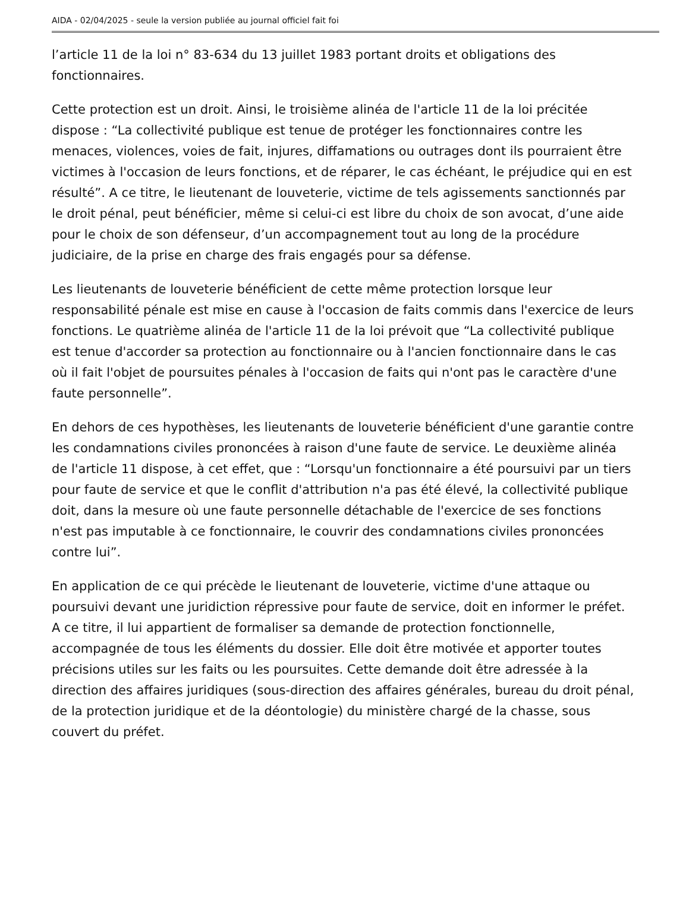AIDA - 02/04/2025 - seule la version publiée au journal officiel fait foi
l’article 11 de la loi n° 83-634 du 13 juillet 1983 portant droits et obligations des fonctionnaires.
Cette protection est un droit. Ainsi, le troisième alinéa de l'article 11 de la loi précitée dispose : “La collectivité publique est tenue de protéger les fonctionnaires contre les menaces, violences, voies de fait, injures, diffamations ou outrages dont ils pourraient être victimes à l'occasion de leurs fonctions, et de réparer, le cas échéant, le préjudice qui en est résulté”. A ce titre, le lieutenant de louveterie, victime de tels agissements sanctionnés par le droit pénal, peut bénéficier, même si celui-ci est libre du choix de son avocat, d’une aide pour le choix de son défenseur, d’un accompagnement tout au long de la procédure judiciaire, de la prise en charge des frais engagés pour sa défense.
Les lieutenants de louveterie bénéficient de cette même protection lorsque leur responsabilité pénale est mise en cause à l'occasion de faits commis dans l'exercice de leurs fonctions. Le quatrième alinéa de l'article 11 de la loi prévoit que “La collectivité publique est tenue d'accorder sa protection au fonctionnaire ou à l'ancien fonctionnaire dans le cas où il fait l'objet de poursuites pénales à l'occasion de faits qui n'ont pas le caractère d'une faute personnelle”.
En dehors de ces hypothèses, les lieutenants de louveterie bénéficient d'une garantie contre les condamnations civiles prononcées à raison d'une faute de service. Le deuxième alinéa de l'article 11 dispose, à cet effet, que : “Lorsqu'un fonctionnaire a été poursuivi par un tiers pour faute de service et que le conflit d'attribution n'a pas été élevé, la collectivité publique doit, dans la mesure où une faute personnelle détachable de l'exercice de ses fonctions n'est pas imputable à ce fonctionnaire, le couvrir des condamnations civiles prononcées contre lui”.
En application de ce qui précède le lieutenant de louveterie, victime d'une attaque ou poursuivi devant une juridiction répressive pour faute de service, doit en informer le préfet. A ce titre, il lui appartient de formaliser sa demande de protection fonctionnelle, accompagnée de tous les éléments du dossier. Elle doit être motivée et apporter toutes précisions utiles sur les faits ou les poursuites. Cette demande doit être adressée à la direction des affaires juridiques (sous-direction des affaires générales, bureau du droit pénal, de la protection juridique et de la déontologie) du ministère chargé de la chasse, sous couvert du préfet.